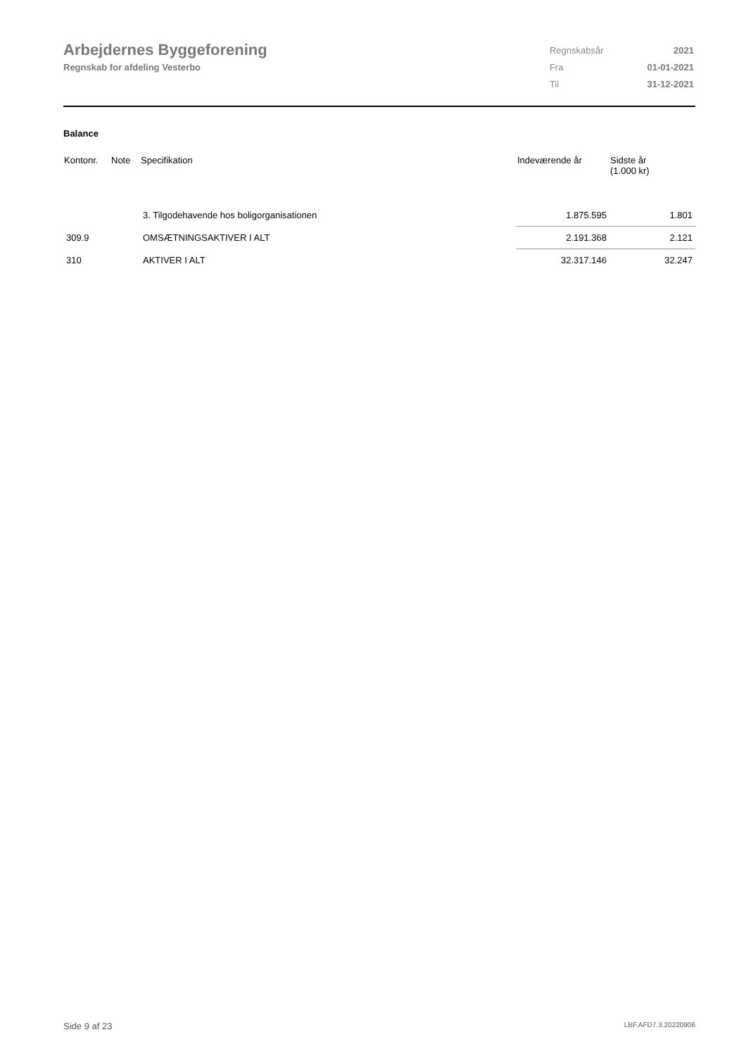Arbejdernes Byggeforening
Regnskab for afdeling Vesterbo
| Regnskabsår | 2021 |
| Fra | 01-01-2021 |
| Til | 31-12-2021 |
Balance
| Kontonr. | Note | Specifikation | Indeværende år | Sidste år (1.000 kr) |
| --- | --- | --- | --- | --- |
| | | 3. Tilgodehavende hos boligorganisationen | 1.875.595 | 1.801 |
| 309.9 | | OMSÆTNINGSAKTIVER I ALT | 2.191.368 | 2.121 |
| 310 | | AKTIVER I ALT | 32.317.146 | 32.247 |
Side 9 af 23 LBF.AFD7.3.20220906